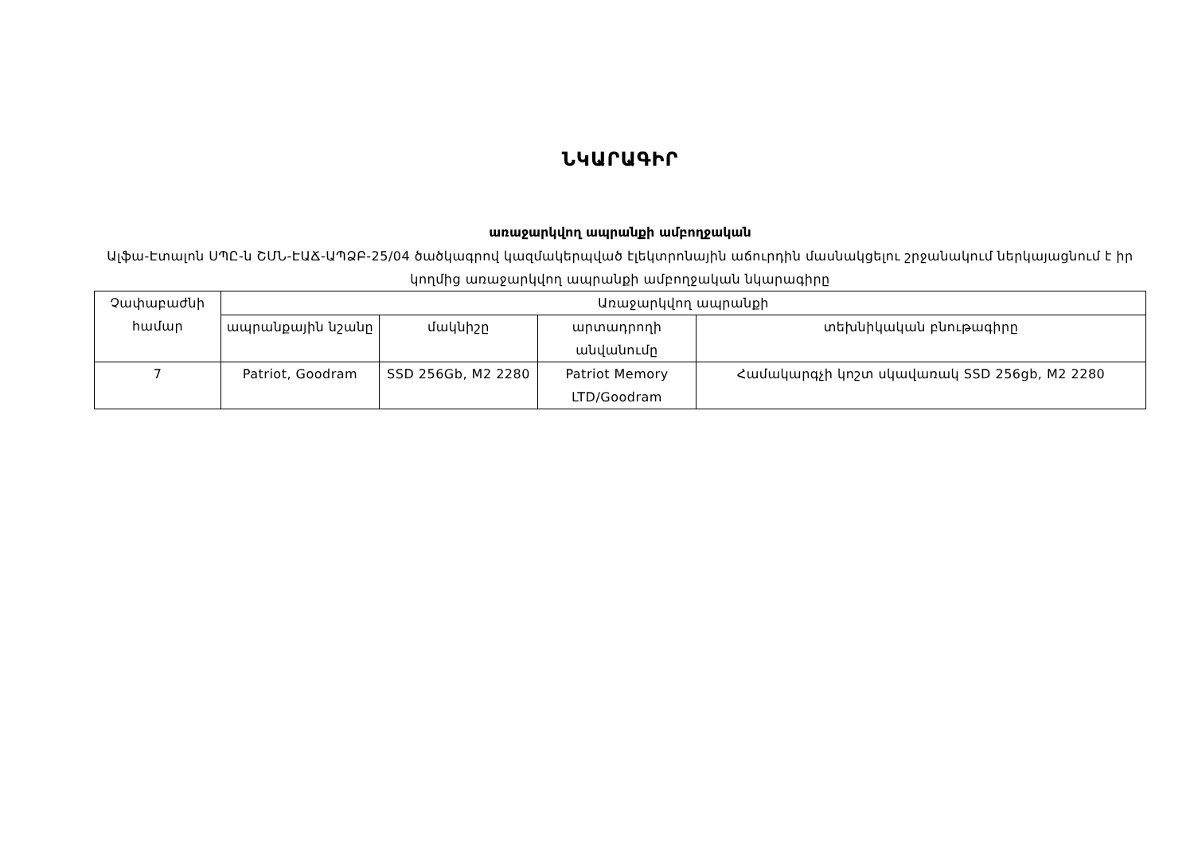ՆԿԱՐԱԳԻՐ
առաջարկվող ապրանքի ամբողջական
Ալֆա-Էտալոն ՍՊԸ-ն ՇՄՆ-ԷԱՃ-ԱՊՁԲ-25/04 ծածկագրով կազմակերպված էլեկտրոնային աճուրդին մասնակցելու շրջանակում ներկայացնում է իր կողմից առաջարկվող ապրանքի ամբողջական նկարագիրը
| Չափաբաժնի համար | Առաջարկվող ապրանքի | | | |
| --- | --- | --- | --- | --- |
| | ապրանքային նշանը | մակնիշը | արտադրողի անվանումը | տեխնիկական բնութագիրը |
| 7 | Patriot, Goodram | SSD 256Gb, M2 2280 | Patriot Memory LTD/Goodram | Համակարգչի կոշտ սկավառակ SSD 256gb, M2 2280 |